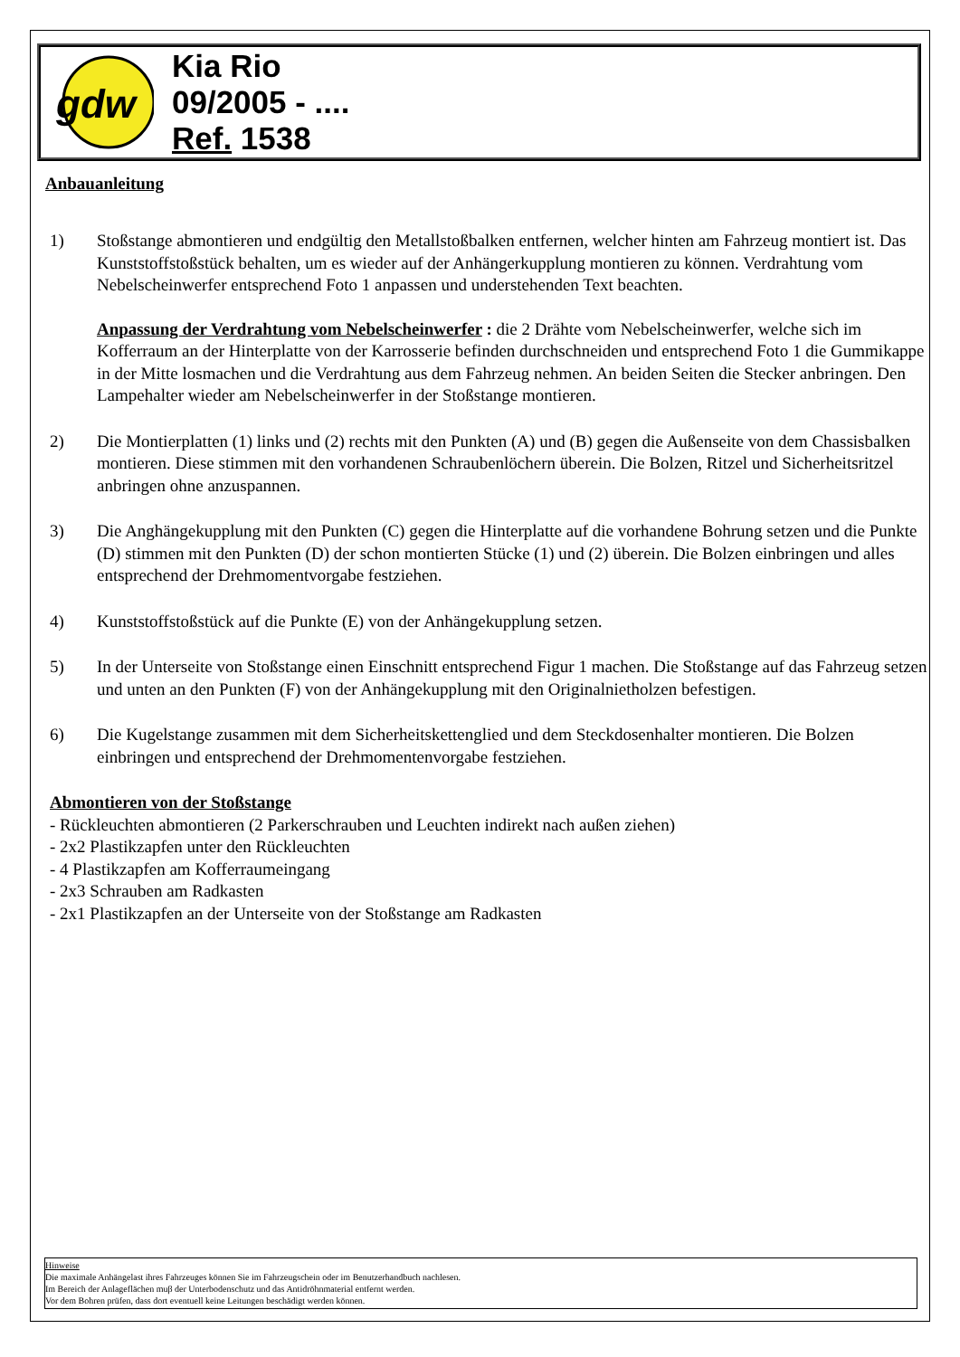gdw
Kia Rio
09/2005 - ....
Ref. 1538
Anbauanleitung
1) Stoßstange abmontieren und endgültig den Metallstoßbalken entfernen, welcher hinten am Fahrzeug montiert ist. Das Kunststoffstoßstück behalten, um es wieder auf der Anhängerkupplung montieren zu können. Verdrahtung vom Nebelscheinwerfer entsprechend Foto 1 anpassen und understehenden Text beachten.
Anpassung der Verdrahtung vom Nebelscheinwerfer : die 2 Drähte vom Nebelscheinwerfer, welche sich im Kofferraum an der Hinterplatte von der Karrosserie befinden durchschneiden und entsprechend Foto 1 die Gummikappe in der Mitte losmachen und die Verdrahtung aus dem Fahrzeug nehmen. An beiden Seiten die Stecker anbringen. Den Lampehalter wieder am Nebelscheinwerfer in der Stoßstange montieren.
2) Die Montierplatten (1) links und (2) rechts mit den Punkten (A) und (B) gegen die Außenseite von dem Chassisbalken montieren. Diese stimmen mit den vorhandenen Schraubenlöchern überein. Die Bolzen, Ritzel und Sicherheitsritzel anbringen ohne anzuspannen.
3) Die Anghängekupplung mit den Punkten (C) gegen die Hinterplatte auf die vorhandene Bohrung setzen und die Punkte (D) stimmen mit den Punkten (D) der schon montierten Stücke (1) und (2) überein. Die Bolzen einbringen und alles entsprechend der Drehmomentvorgabe festziehen.
4) Kunststoffstoßstück auf die Punkte (E) von der Anhängekupplung setzen.
5) In der Unterseite von Stoßstange einen Einschnitt entsprechend Figur 1 machen. Die Stoßstange auf das Fahrzeug setzen und unten an den Punkten (F) von der Anhängekupplung mit den Originalnietholzen befestigen.
6) Die Kugelstange zusammen mit dem Sicherheitskettenglied und dem Steckdosenhalter montieren. Die Bolzen einbringen und entsprechend der Drehmomentenvorgabe festziehen.
Abmontieren von der Stoßstange
- Rückleuchten abmontieren (2 Parkerschrauben und Leuchten indirekt nach außen ziehen)
- 2x2 Plastikzapfen unter den Rückleuchten
- 4 Plastikzapfen am Kofferraumeingang
- 2x3 Schrauben am Radkasten
- 2x1 Plastikzapfen an der Unterseite von der Stoßstange am Radkasten
Hinweise
Die maximale Anhängelast ihres Fahrzeuges können Sie im Fahrzeugschein oder im Benutzerhandbuch nachlesen.
Im Bereich der Anlageflächen muβ der Unterbodenschutz und das Antidröhnmaterial entfernt werden.
Vor dem Bohren prüfen, dass dort eventuell keine Leitungen beschädigt werden können.